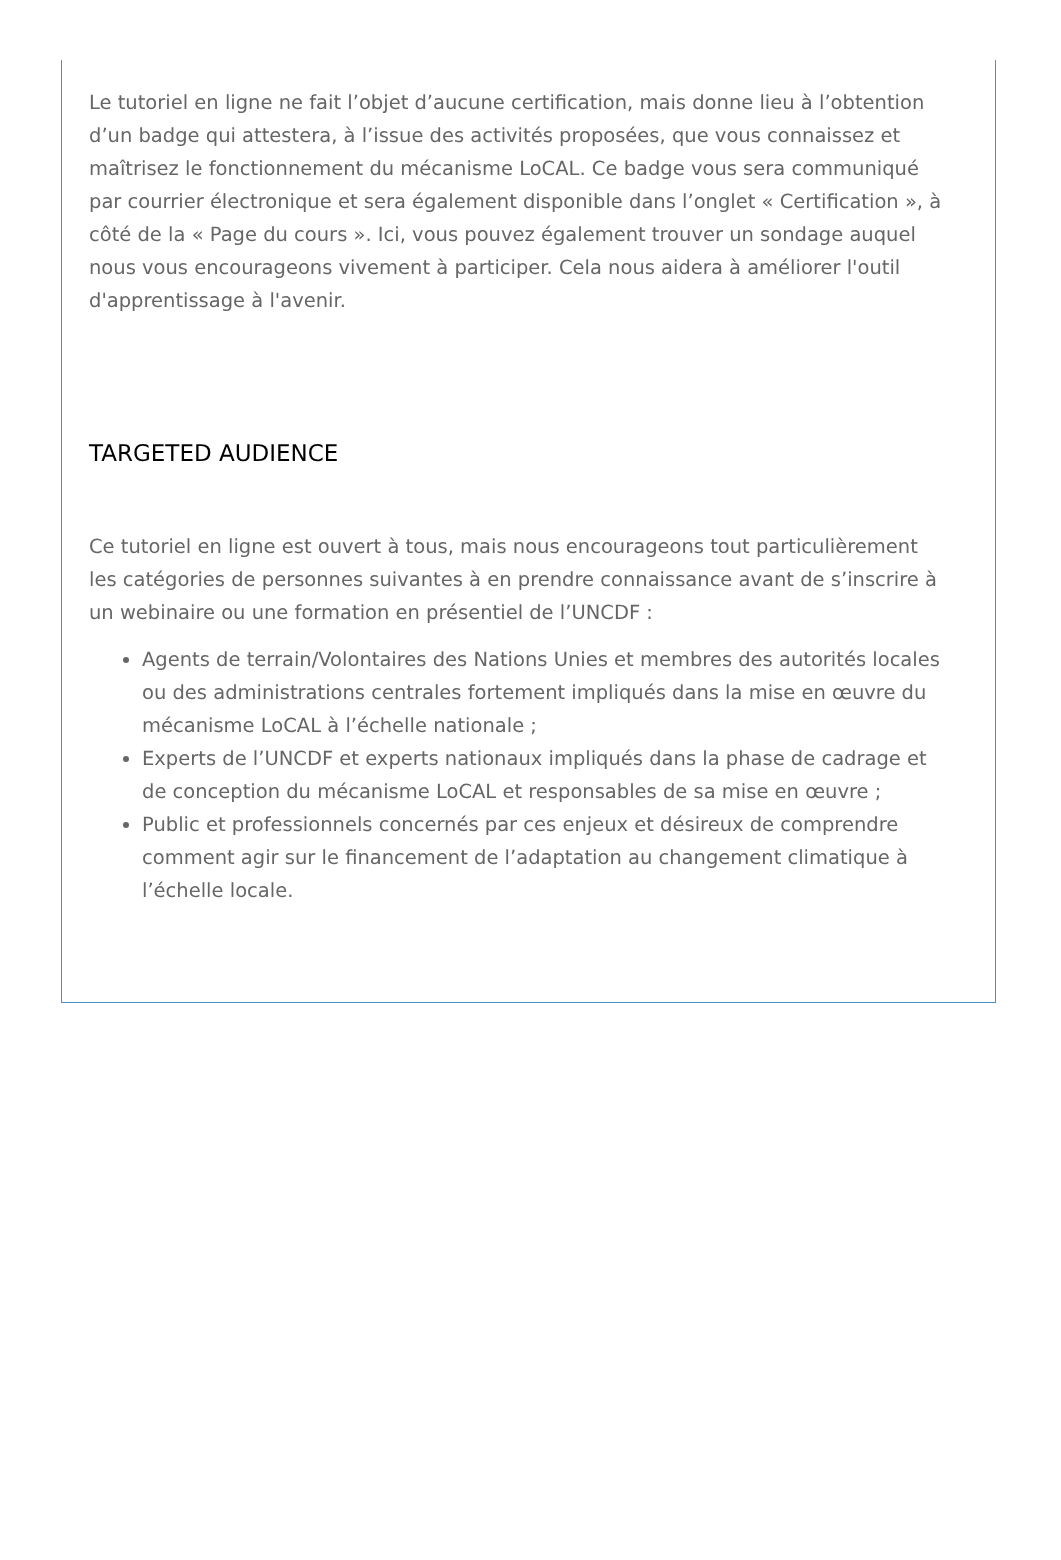Le tutoriel en ligne ne fait l’objet d’aucune certification, mais donne lieu à l’obtention d’un badge qui attestera, à l’issue des activités proposées, que vous connaissez et maîtrisez le fonctionnement du mécanisme LoCAL. Ce badge vous sera communiqué par courrier électronique et sera également disponible dans l’onglet « Certification », à côté de la « Page du cours ». Ici, vous pouvez également trouver un sondage auquel nous vous encourageons vivement à participer. Cela nous aidera à améliorer l'outil d'apprentissage à l'avenir.
TARGETED AUDIENCE
Ce tutoriel en ligne est ouvert à tous, mais nous encourageons tout particulièrement les catégories de personnes suivantes à en prendre connaissance avant de s’inscrire à un webinaire ou une formation en présentiel de l’UNCDF :
Agents de terrain/Volontaires des Nations Unies et membres des autorités locales ou des administrations centrales fortement impliqués dans la mise en œuvre du mécanisme LoCAL à l’échelle nationale ;
Experts de l’UNCDF et experts nationaux impliqués dans la phase de cadrage et de conception du mécanisme LoCAL et responsables de sa mise en œuvre ;
Public et professionnels concernés par ces enjeux et désireux de comprendre comment agir sur le financement de l’adaptation au changement climatique à l’échelle locale.